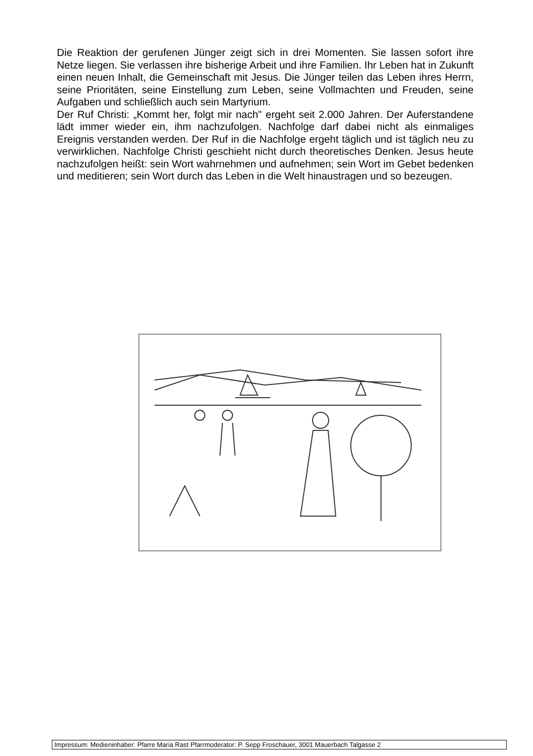Die Reaktion der gerufenen Jünger zeigt sich in drei Momenten. Sie lassen sofort ihre Netze liegen. Sie verlassen ihre bisherige Arbeit und ihre Familien. Ihr Leben hat in Zukunft einen neuen Inhalt, die Gemeinschaft mit Jesus. Die Jünger teilen das Leben ihres Herrn, seine Prioritäten, seine Einstellung zum Leben, seine Vollmachten und Freuden, seine Aufgaben und schließlich auch sein Martyrium.
Der Ruf Christi: „Kommt her, folgt mir nach" ergeht seit 2.000 Jahren. Der Auferstandene lädt immer wieder ein, ihm nachzufolgen. Nachfolge darf dabei nicht als einmaliges Ereignis verstanden werden. Der Ruf in die Nachfolge ergeht täglich und ist täglich neu zu verwirklichen. Nachfolge Christi geschieht nicht durch theoretisches Denken. Jesus heute nachzufolgen heißt: sein Wort wahrnehmen und aufnehmen; sein Wort im Gebet bedenken und meditieren; sein Wort durch das Leben in die Welt hinaustragen und so bezeugen.
Impressum: Medieninhaber: Pfarre Maria Rast Pfarrmoderator: P. Sepp Froschauer, 3001 Mauerbach Talgasse 2